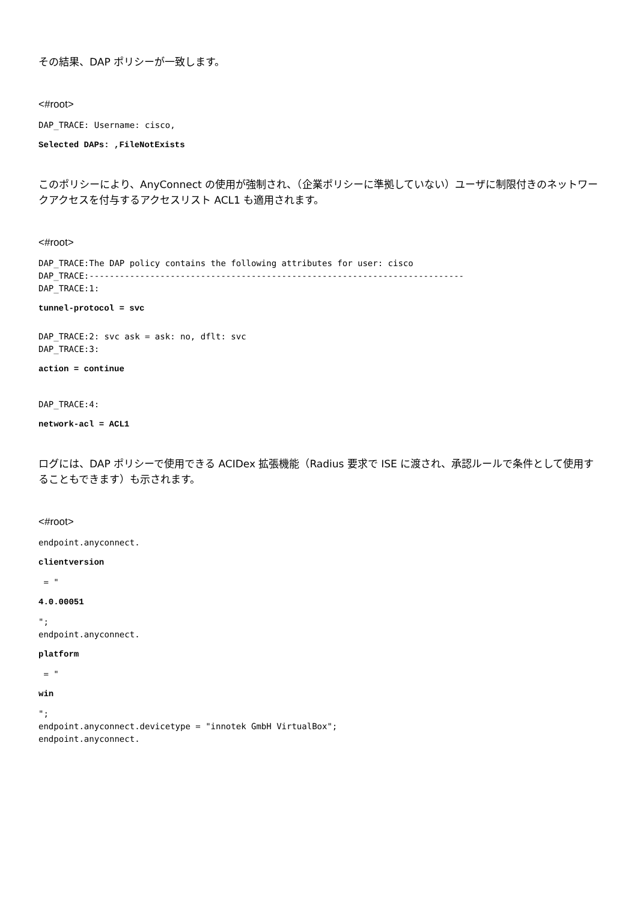その結果、DAP ポリシーが一致します。
<#root>
DAP_TRACE: Username: cisco,
Selected DAPs: ,FileNotExists
このポリシーにより、AnyConnect の使用が強制され、（企業ポリシーに準拠していない）ユーザに制限付きのネットワークアクセスを付与するアクセスリスト ACL1 も適用されます。
<#root>
DAP_TRACE:The DAP policy contains the following attributes for user: cisco
DAP_TRACE:--------------------------------------------------------------------------
DAP_TRACE:1:
tunnel-protocol = svc
DAP_TRACE:2: svc ask = ask: no, dflt: svc
DAP_TRACE:3:
action = continue
DAP_TRACE:4:
network-acl = ACL1
ログには、DAP ポリシーで使用できる ACIDex 拡張機能（Radius 要求で ISE に渡され、承認ルールで条件として使用することもできます）も示されます。
<#root>
endpoint.anyconnect.
clientversion
 = "
4.0.00051
";
endpoint.anyconnect.
platform
 = "
win
";
endpoint.anyconnect.devicetype = "innotek GmbH VirtualBox";
endpoint.anyconnect.